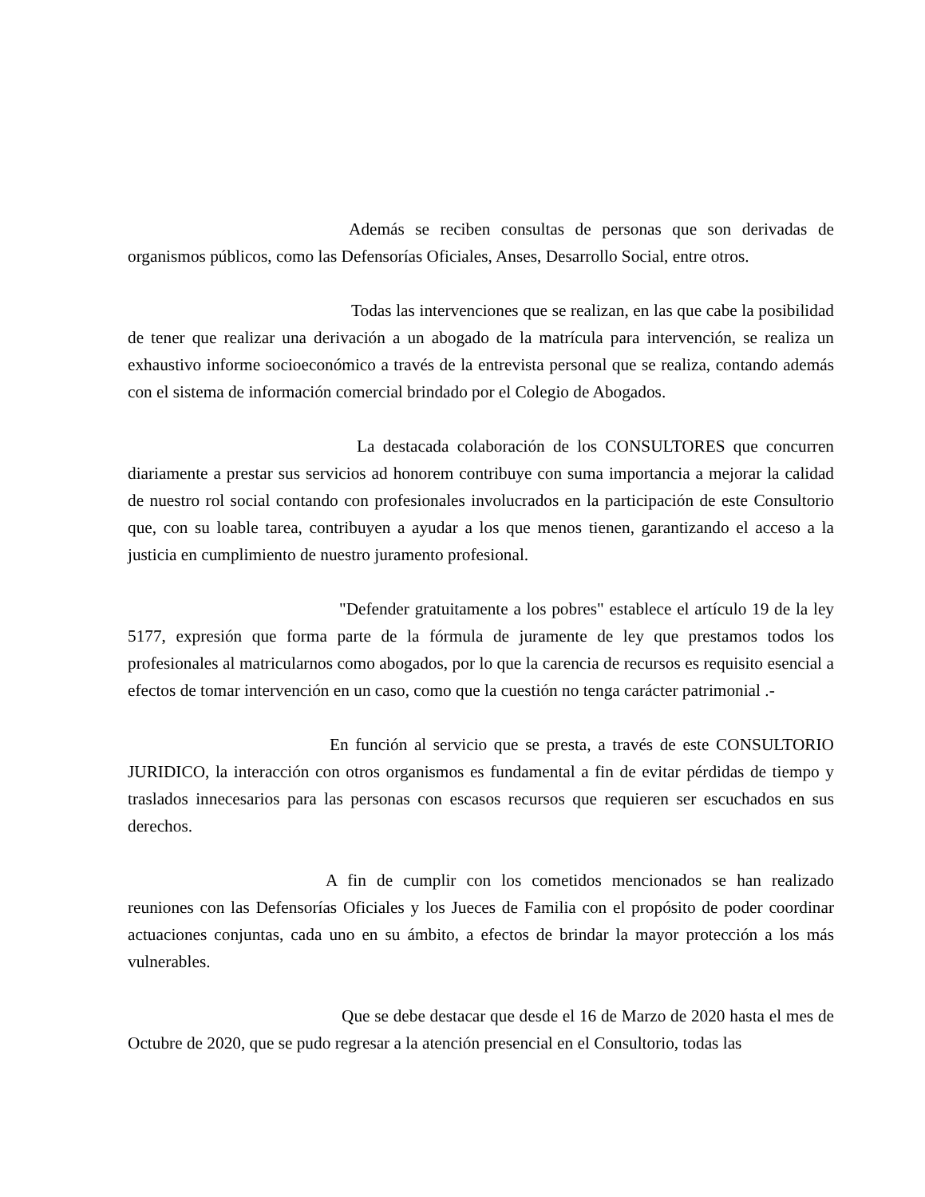Además se reciben consultas de personas que son derivadas de organismos públicos, como las Defensorías Oficiales, Anses, Desarrollo Social, entre otros.
Todas las intervenciones que se realizan, en las que cabe la posibilidad de tener que realizar una derivación a un abogado de la matrícula para intervención, se realiza un exhaustivo informe socioeconómico a través de la entrevista personal que se realiza, contando además con el sistema de información comercial brindado por el Colegio de Abogados.
La destacada colaboración de los CONSULTORES que concurren diariamente a prestar sus servicios ad honorem contribuye con suma importancia a mejorar la calidad de nuestro rol social contando con profesionales involucrados en la participación de este Consultorio que, con su loable tarea, contribuyen a ayudar a los que menos tienen, garantizando el acceso a la justicia en cumplimiento de nuestro juramento profesional.
"Defender gratuitamente a los pobres" establece el artículo 19 de la ley 5177, expresión que forma parte de la fórmula de juramente de ley que prestamos todos los profesionales al matricularnos como abogados, por lo que la carencia de recursos es requisito esencial a efectos de tomar intervención en un caso, como que la cuestión no tenga carácter patrimonial .-
En función al servicio que se presta, a través de este CONSULTORIO JURIDICO, la interacción con otros organismos es fundamental a fin de evitar pérdidas de tiempo y traslados innecesarios para las personas con escasos recursos que requieren ser escuchados en sus derechos.
A fin de cumplir con los cometidos mencionados se han realizado reuniones con las Defensorías Oficiales y los Jueces de Familia con el propósito de poder coordinar actuaciones conjuntas, cada uno en su ámbito, a efectos de brindar la mayor protección a los más vulnerables.
Que se debe destacar que desde el 16 de Marzo de 2020 hasta el mes de Octubre de 2020, que se pudo regresar a la atención presencial en el Consultorio, todas las